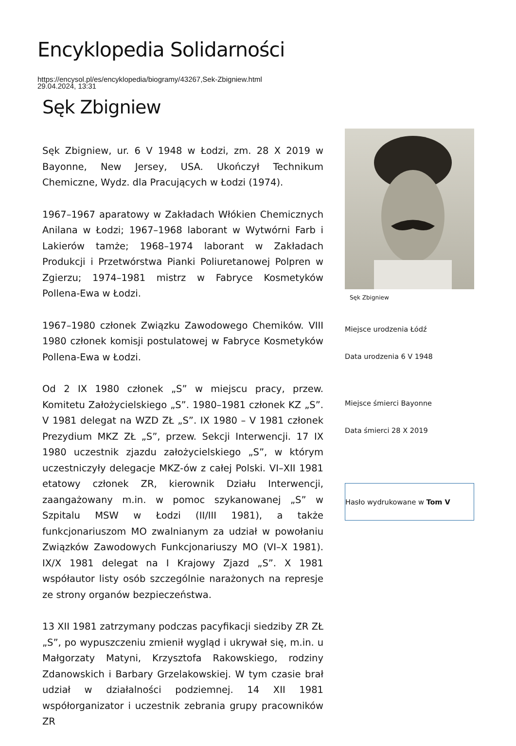Encyklopedia Solidarności
https://encysol.pl/es/encyklopedia/biogramy/43267,Sek-Zbigniew.html
29.04.2024, 13:31
Sęk Zbigniew
Sęk Zbigniew, ur. 6 V 1948 w Łodzi, zm. 28 X 2019 w Bayonne, New Jersey, USA. Ukończył Technikum Chemiczne, Wydz. dla Pracujących w Łodzi (1974).
1967–1967 aparatowy w Zakładach Włókien Chemicznych Anilana w Łodzi; 1967–1968 laborant w Wytwórni Farb i Lakierów tamże; 1968–1974 laborant w Zakładach Produkcji i Przetwórstwa Pianki Poliuretanowej Polpren w Zgierzu; 1974–1981 mistrz w Fabryce Kosmetyków Pollena-Ewa w Łodzi.
1967–1980 członek Związku Zawodowego Chemików. VIII 1980 członek komisji postulatowej w Fabryce Kosmetyków Pollena-Ewa w Łodzi.
Od 2 IX 1980 członek „S” w miejscu pracy, przew. Komitetu Założycielskiego „S”. 1980–1981 członek KZ „S”. V 1981 delegat na WZD ZŁ „S”. IX 1980 – V 1981 członek Prezydium MKZ ZŁ „S”, przew. Sekcji Interwencji. 17 IX 1980 uczestnik zjazdu założycielskiego „S”, w którym uczestniczyły delegacje MKZ-ów z całej Polski. VI–XII 1981 etatowy członek ZR, kierownik Działu Interwencji, zaangażowany m.in. w pomoc szykanowanej „S” w Szpitalu MSW w Łodzi (II/III 1981), a także funkcjonariuszom MO zwalnianym za udział w powołaniu Związków Zawodowych Funkcjonariuszy MO (VI–X 1981). IX/X 1981 delegat na I Krajowy Zjazd „S”. X 1981 współautor listy osób szczególnie narażonych na represje ze strony organów bezpieczeństwa.
13 XII 1981 zatrzymany podczas pacyfikacji siedziby ZR ZŁ „S”, po wypuszczeniu zmienił wygląd i ukrywał się, m.in. u Małgorzaty Matyni, Krzysztofa Rakowskiego, rodziny Zdanowskich i Barbary Grzelakowskiej. W tym czasie brał udział w działalności podziemnej. 14 XII 1981 współorganizator i uczestnik zebrania grupy pracowników ZR
Sęk Zbigniew
Miejsce urodzenia Łódź
Data urodzenia 6 V 1948
Miejsce śmierci Bayonne
Data śmierci 28 X 2019
Hasło wydrukowane w Tom V